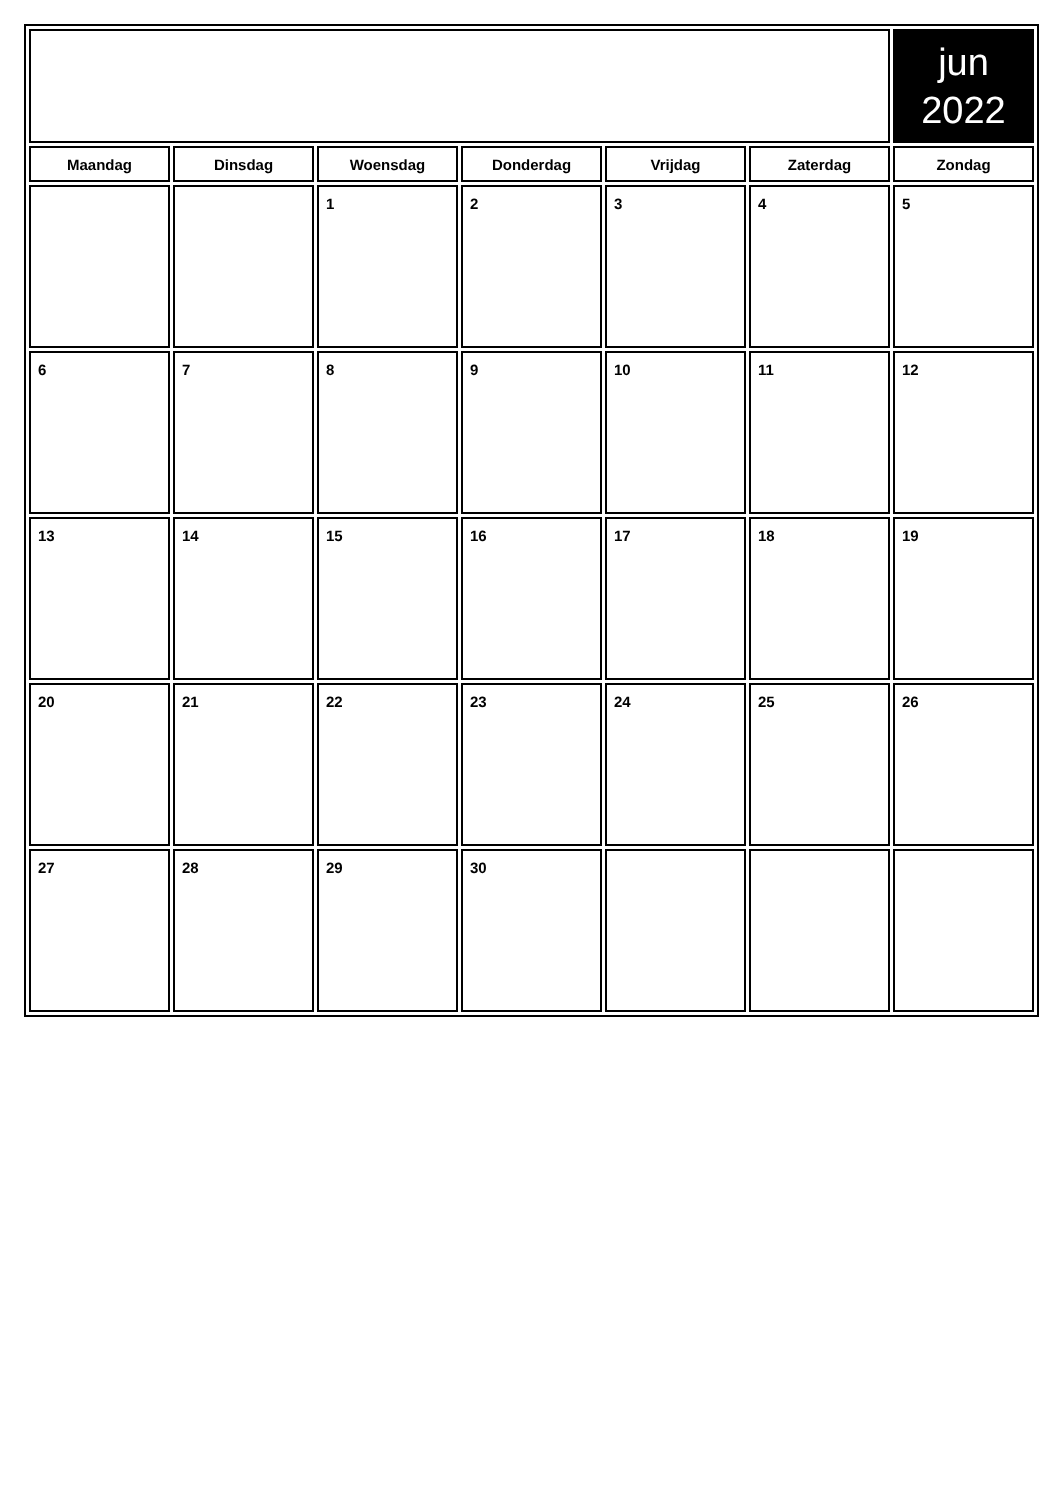| | | | | | | jun 2022 |
| Maandag | Dinsdag | Woensdag | Donderdag | Vrijdag | Zaterdag | Zondag |
| | | 1 | 2 | 3 | 4 | 5 |
| 6 | 7 | 8 | 9 | 10 | 11 | 12 |
| 13 | 14 | 15 | 16 | 17 | 18 | 19 |
| 20 | 21 | 22 | 23 | 24 | 25 | 26 |
| 27 | 28 | 29 | 30 | | | |